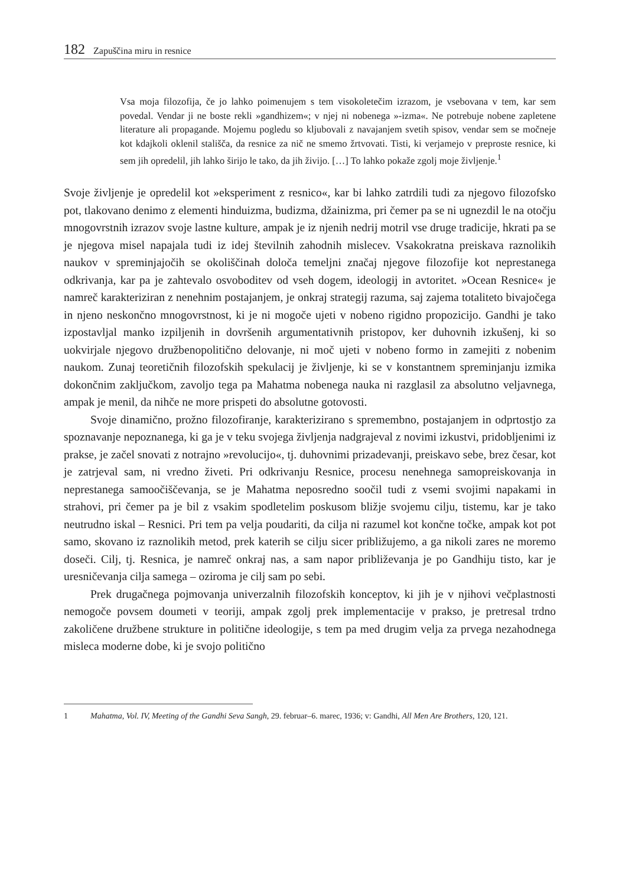182 Zapuščina miru in resnice
Vsa moja filozofija, če jo lahko poimenujem s tem visokoletečim izrazom, je vsebovana v tem, kar sem povedal. Vendar ji ne boste rekli »gandhizem«; v njej ni nobenega »-izma«. Ne potrebuje nobene zapletene literature ali propagande. Mojemu pogledu so kljubovali z navajanjem svetih spisov, vendar sem se močneje kot kdajkoli oklenil stališča, da resnice za nič ne smemo žrtvovati. Tisti, ki verjamejo v preproste resnice, ki sem jih opredelil, jih lahko širijo le tako, da jih živijo. […] To lahko pokaže zgolj moje življenje.<sup>1</sup>
Svoje življenje je opredelil kot »eksperiment z resnico«, kar bi lahko zatrdili tudi za njegovo filozofsko pot, tlakovano denimo z elementi hinduizma, budizma, džainizma, pri čemer pa se ni ugnezdil le na otočju mnogovrstnih izrazov svoje lastne kulture, ampak je iz njenih nedrij motril vse druge tradicije, hkrati pa se je njegova misel napajala tudi iz idej številnih zahodnih mislecev. Vsakokratna preiskava raznolikih naukov v spreminjajočih se okoliščinah določa temeljni značaj njegove filozofije kot neprestanega odkrivanja, kar pa je zahtevalo osvoboditev od vseh dogem, ideologij in avtoritet. »Ocean Resnice« je namreč karakteriziran z nenehnim postajanjem, je onkraj strategij razuma, saj zajema totaliteto bivajočega in njeno neskončno mnogovrstnost, ki je ni mogoče ujeti v nobeno rigidno propozicijo. Gandhi je tako izpostavljal manko izpiljenih in dovršenih argumentativnih pristopov, ker duhovnih izkušenj, ki so uokvirjale njegovo družbenopolitično delovanje, ni moč ujeti v nobeno formo in zamejiti z nobenim naukom. Zunaj teoretičnih filozofskih spekulacij je življenje, ki se v konstantnem spreminjanju izmika dokončnim zaključkom, zavoljo tega pa Mahatma nobenega nauka ni razglasil za absolutno veljavnega, ampak je menil, da nihče ne more prispeti do absolutne gotovosti.
Svoje dinamično, prožno filozofiranje, karakterizirano s spremembno, postajanjem in odprtostjo za spoznavanje nepoznanega, ki ga je v teku svojega življenja nadgrajeval z novimi izkustvi, pridobljenimi iz prakse, je začel snovati z notrajno »revolucijo«, tj. duhovnimi prizadevanji, preiskavo sebe, brez česar, kot je zatrjeval sam, ni vredno živeti. Pri odkrivanju Resnice, procesu nenehnega samopreiskovanja in neprestanega samoočiščevanja, se je Mahatma neposredno soočil tudi z vsemi svojimi napakami in strahovi, pri čemer pa je bil z vsakim spodletelim poskusom bližje svojemu cilju, tistemu, kar je tako neutrudno iskal – Resnici. Pri tem pa velja poudariti, da cilja ni razumel kot končne točke, ampak kot pot samo, skovano iz raznolikih metod, prek katerih se cilju sicer približujemo, a ga nikoli zares ne moremo doseči. Cilj, tj. Resnica, je namreč onkraj nas, a sam napor približevanja je po Gandhiju tisto, kar je uresničevanja cilja samega – oziroma je cilj sam po sebi.
Prek drugačnega pojmovanja univerzalnih filozofskih konceptov, ki jih je v njihovi večplastnosti nemogoče povsem doumeti v teoriji, ampak zgolj prek implementacije v prakso, je pretresal trdno zakoličene družbene strukture in politične ideologije, s tem pa med drugim velja za prvega nezahodnega misleca moderne dobe, ki je svojo politično
1 Mahatma, Vol. IV, Meeting of the Gandhi Seva Sangh, 29. februar–6. marec, 1936; v: Gandhi, All Men Are Brothers, 120, 121.